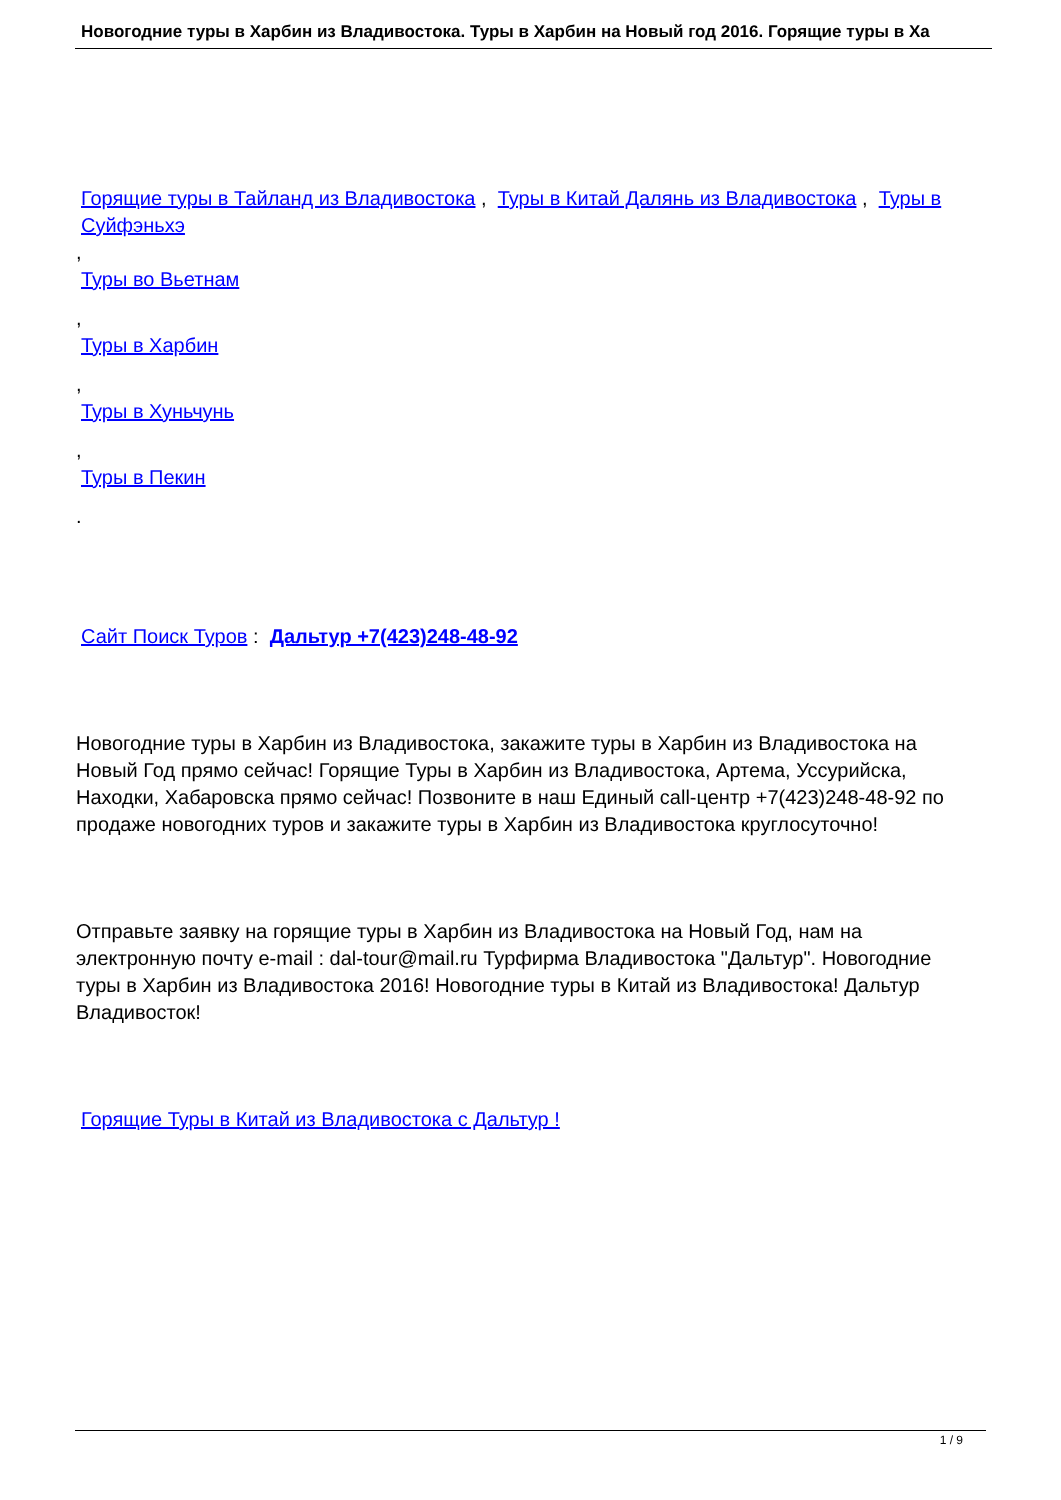Новогодние туры в Харбин из Владивостока. Туры в Харбин на Новый год 2016. Горящие туры в Ха
Горящие туры в Тайланд из Владивостока , Туры в Китай Далянь из Владивостока , Туры в Суйфэньхэ
,
Туры во Вьетнам
,
Туры в Харбин
,
Туры в Хуньчунь
,
Туры в Пекин
.
Сайт Поиск Туров : Дальтур +7(423)248-48-92
Новогодние туры в Харбин из Владивостока, закажите туры в Харбин из Владивостока на Новый Год прямо сейчас! Горящие Туры в Харбин из Владивостока, Артема, Уссурийска, Находки, Хабаровска прямо сейчас! Позвоните в наш Единый call-центр +7(423)248-48-92 по продаже новогодних туров и закажите туры в Харбин из Владивостока круглосуточно!
Отправьте заявку на горящие туры в Харбин из Владивостока на Новый Год, нам на электронную почту e-mail : dal-tour@mail.ru Турфирма Владивостока "Дальтур". Новогодние туры в Харбин из Владивостока 2016! Новогодние туры в Китай из Владивостока! Дальтур Владивосток!
Горящие Туры в Китай из Владивостока с Дальтур !
1 / 9